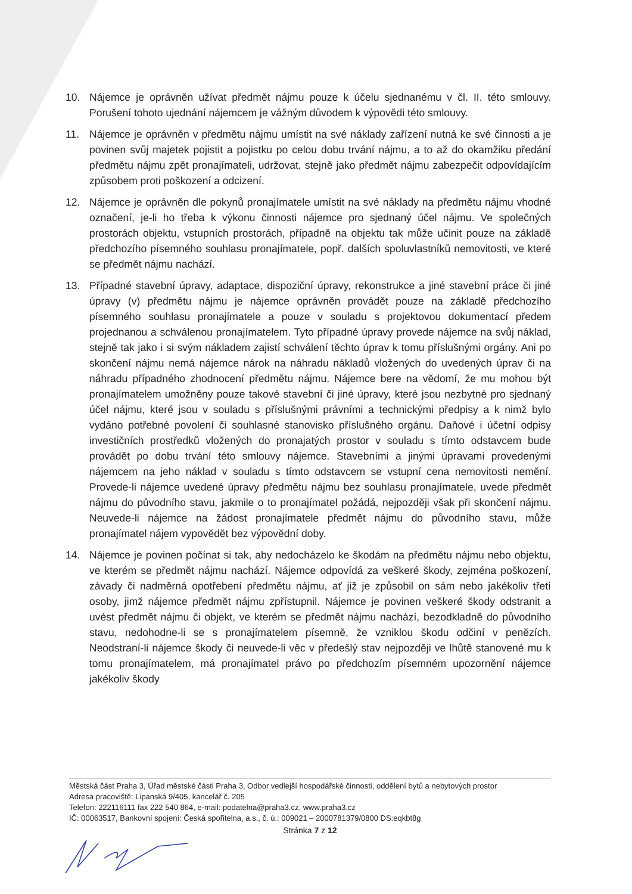10. Nájemce je oprávněn užívat předmět nájmu pouze k účelu sjednanému v čl. II. této smlouvy. Porušení tohoto ujednání nájemcem je vážným důvodem k výpovědi této smlouvy.
11. Nájemce je oprávněn v předmětu nájmu umístit na své náklady zařízení nutná ke své činnosti a je povinen svůj majetek pojistit a pojistku po celou dobu trvání nájmu, a to až do okamžiku předání předmětu nájmu zpět pronajímateli, udržovat, stejně jako předmět nájmu zabezpečit odpovídajícím způsobem proti poškození a odcizení.
12. Nájemce je oprávněn dle pokynů pronajímatele umístit na své náklady na předmětu nájmu vhodné označení, je-li ho třeba k výkonu činnosti nájemce pro sjednaný účel nájmu. Ve společných prostorách objektu, vstupních prostorách, případně na objektu tak může učinit pouze na základě předchozího písemného souhlasu pronajímatele, popř. dalších spoluvlastníků nemovitosti, ve které se předmět nájmu nachází.
13. Případné stavební úpravy, adaptace, dispoziční úpravy, rekonstrukce a jiné stavební práce či jiné úpravy (v) předmětu nájmu je nájemce oprávněn provádět pouze na základě předchozího písemného souhlasu pronajímatele a pouze v souladu s projektovou dokumentací předem projednanou a schválenou pronajímatelem. Tyto případné úpravy provede nájemce na svůj náklad, stejně tak jako i si svým nákladem zajistí schválení těchto úprav k tomu příslušnými orgány. Ani po skončení nájmu nemá nájemce nárok na náhradu nákladů vložených do uvedených úprav či na náhradu případného zhodnocení předmětu nájmu. Nájemce bere na vědomí, že mu mohou být pronajímatelem umožněny pouze takové stavební či jiné úpravy, které jsou nezbytné pro sjednaný účel nájmu, které jsou v souladu s příslušnými právními a technickými předpisy a k nimž bylo vydáno potřebné povolení či souhlasné stanovisko příslušného orgánu. Daňové i účetní odpisy investičních prostředků vložených do pronajatých prostor v souladu s tímto odstavcem bude provádět po dobu trvání této smlouvy nájemce. Stavebními a jinými úpravami provedenými nájemcem na jeho náklad v souladu s tímto odstavcem se vstupní cena nemovitosti nemění. Provede-li nájemce uvedené úpravy předmětu nájmu bez souhlasu pronajímatele, uvede předmět nájmu do původního stavu, jakmile o to pronajímatel požádá, nejpozději však při skončení nájmu. Neuvede-li nájemce na žádost pronajímatele předmět nájmu do původního stavu, může pronajímatel nájem vypovědět bez výpovědní doby.
14. Nájemce je povinen počínat si tak, aby nedocházelo ke škodám na předmětu nájmu nebo objektu, ve kterém se předmět nájmu nachází. Nájemce odpovídá za veškeré škody, zejména poškození, závady či nadměrná opotřebení předmětu nájmu, ať již je způsobil on sám nebo jakékoliv třetí osoby, jimž nájemce předmět nájmu zpřístupnil. Nájemce je povinen veškeré škody odstranit a uvést předmět nájmu či objekt, ve kterém se předmět nájmu nachází, bezodkladně do původního stavu, nedohodne-li se s pronajímatelem písemně, že vzniklou škodu odčiní v penězích. Neodstraní-li nájemce škody či neuvede-li věc v předešlý stav nejpozději ve lhůtě stanovené mu k tomu pronajímatelem, má pronajímatel právo po předchozím písemném upozornění nájemce jakékoliv škody
Městská část Praha 3, Úřad městské části Praha 3, Odbor vedlejší hospodářské činnosti, oddělení bytů a nebytových prostor
Adresa pracoviště: Lipanská 9/405, kancelář č. 205
Telefon: 222116111 fax 222 540 864, e-mail: podatelna@praha3.cz, www.praha3.cz
IČ: 00063517, Bankovní spojení: Česká spořitelna, a.s., č. ú.: 009021 – 2000781379/0800 DS:eqkbt8g
Stránka 7 z 12